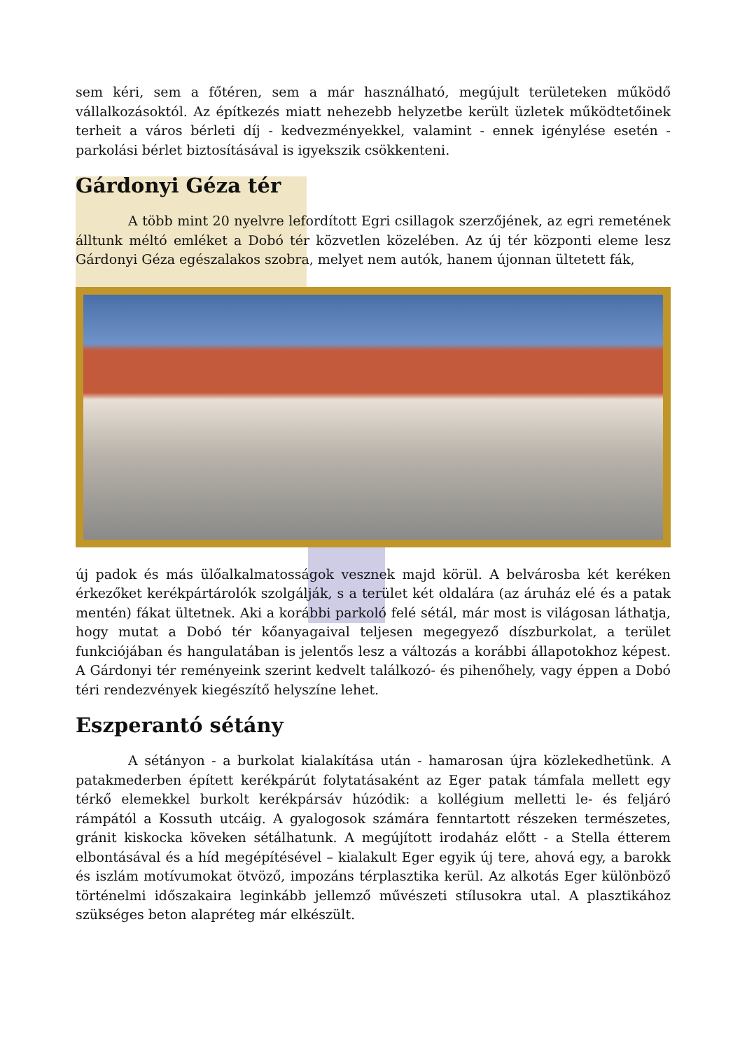sem kéri, sem a főtéren, sem a már használható, megújult területeken működő vállalkozásoktól. Az építkezés miatt nehezebb helyzetbe került üzletek működtetőinek terheit a város bérleti díj - kedvezményekkel, valamint - ennek igénylése esetén - parkolási bérlet biztosításával is igyekszik csökkenteni.
Gárdonyi Géza tér
A több mint 20 nyelvre lefordított Egri csillagok szerzőjének, az egri remetének álltunk méltó emléket a Dobó tér közvetlen közelében. Az új tér központi eleme lesz Gárdonyi Géza egészalakos szobra, melyet nem autók, hanem újonnan ültetett fák,
új padok és más ülőalkalmatosságok vesznek majd körül. A belvárosba két keréken érkezőket kerékpártárolók szolgálják, s a terület két oldalára (az áruház elé és a patak mentén) fákat ültetnek. Aki a korábbi parkoló felé sétál, már most is világosan láthatja, hogy mutat a Dobó tér kőanyagaival teljesen megegyező díszburkolat, a terület funkciójában és hangulatában is jelentős lesz a változás a korábbi állapotokhoz képest. A Gárdonyi tér reményeink szerint kedvelt találkozó- és pihenőhely, vagy éppen a Dobó téri rendezvények kiegészítő helyszíne lehet.
Eszperantó sétány
A sétányon - a burkolat kialakítása után - hamarosan újra közlekedhetünk. A patakmederben épített kerékpárút folytatásaként az Eger patak támfala mellett egy térkő elemekkel burkolt kerékpársáv húzódik: a kollégium melletti le- és feljáró rámpától a Kossuth utcáig. A gyalogosok számára fenntartott részeken természetes, gránit kiskocka köveken sétálhatunk. A megújított irodaház előtt - a Stella étterem elbontásával és a híd megépítésével – kialakult Eger egyik új tere, ahová egy, a barokk és iszlám motívumokat ötvöző, impozáns térplasztika kerül. Az alkotás Eger különböző történelmi időszakaira leginkább jellemző művészeti stílusokra utal. A plasztikához szükséges beton alapréteg már elkészült.